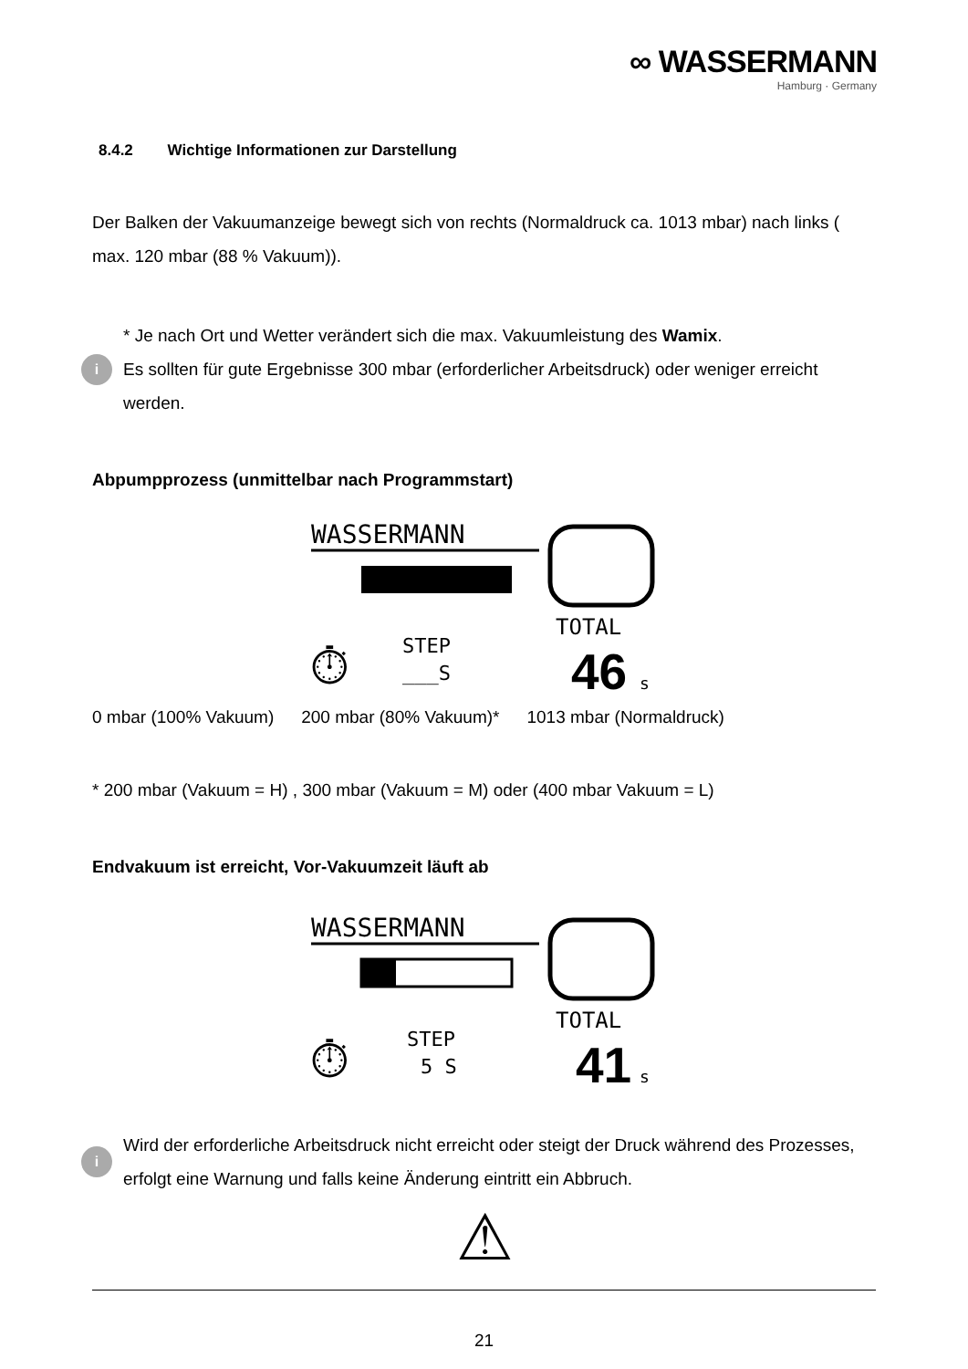∞ WASSERMANN
Hamburg · Germany
8.4.2 Wichtige Informationen zur Darstellung
Der Balken der Vakuumanzeige bewegt sich von rechts (Normaldruck ca. 1013 mbar) nach links ( max. 120 mbar (88 % Vakuum)).
i
* Je nach Ort und Wetter verändert sich die max. Vakuumleistung des Wamix.
Es sollten für gute Ergebnisse 300 mbar (erforderlicher Arbeitsdruck) oder weniger erreicht werden.
Abpumpprozess (unmittelbar nach Programmstart)
WASSERMANN
TOTAL
46
s
STEP
___S
⏱
0 mbar (100% Vakuum) 200 mbar (80% Vakuum)* 1013 mbar (Normaldruck)
* 200 mbar (Vakuum = H) , 300 mbar (Vakuum = M) oder (400 mbar Vakuum = L)
Endvakuum ist erreicht, Vor-Vakuumzeit läuft ab
WASSERMANN
TOTAL
41
s
STEP
5 S
⏱
i
Wird der erforderliche Arbeitsdruck nicht erreicht oder steigt der Druck während des Prozesses, erfolgt eine Warnung und falls keine Änderung eintritt ein Abbruch.
⚠
21